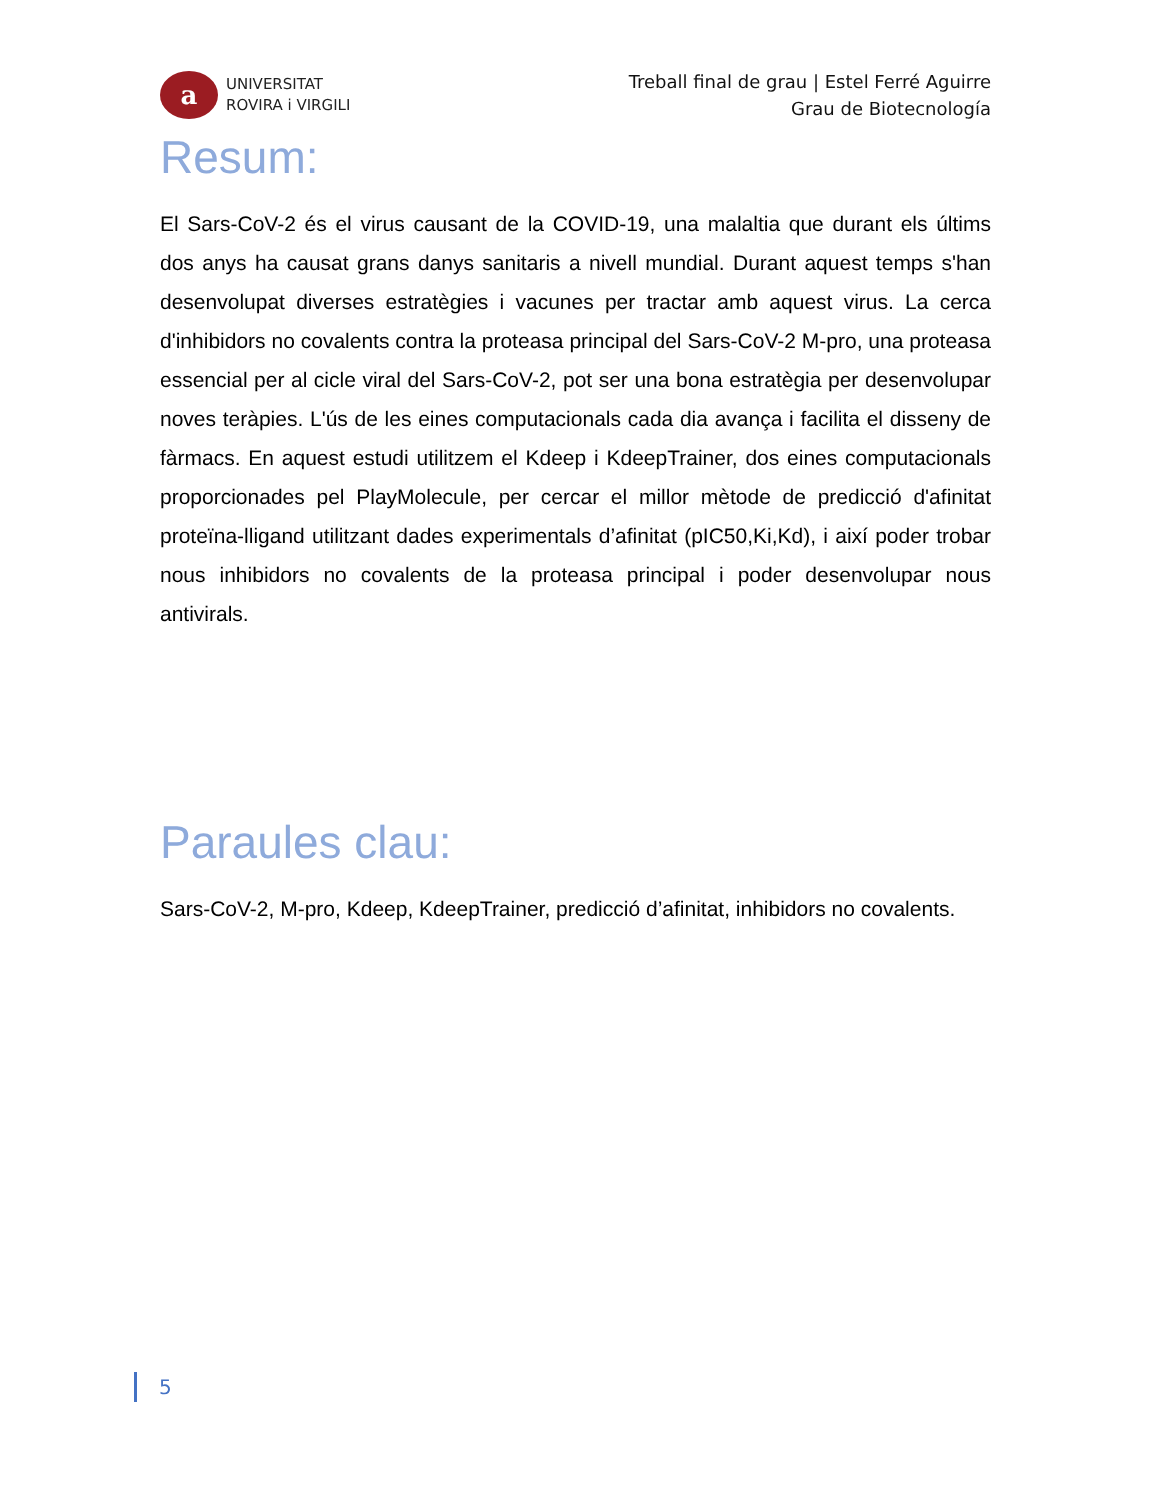a
UNIVERSITAT
ROVIRA i VIRGILI
Treball final de grau | Estel Ferré Aguirre
Grau de Biotecnología
Resum:
El Sars-CoV-2 és el virus causant de la COVID-19, una malaltia que durant els últims dos anys ha causat grans danys sanitaris a nivell mundial. Durant aquest temps s'han desenvolupat diverses estratègies i vacunes per tractar amb aquest virus. La cerca d'inhibidors no covalents contra la proteasa principal del Sars-CoV-2 M-pro, una proteasa essencial per al cicle viral del Sars-CoV-2, pot ser una bona estratègia per desenvolupar noves teràpies. L'ús de les eines computacionals cada dia avança i facilita el disseny de fàrmacs. En aquest estudi utilitzem el Kdeep i KdeepTrainer, dos eines computacionals proporcionades pel PlayMolecule, per cercar el millor mètode de predicció d'afinitat proteïna-lligand utilitzant dades experimentals d’afinitat (pIC50,Ki,Kd), i així poder trobar nous inhibidors no covalents de la proteasa principal i poder desenvolupar nous antivirals.
Paraules clau:
Sars-CoV-2, M-pro, Kdeep, KdeepTrainer, predicció d’afinitat, inhibidors no covalents.
5